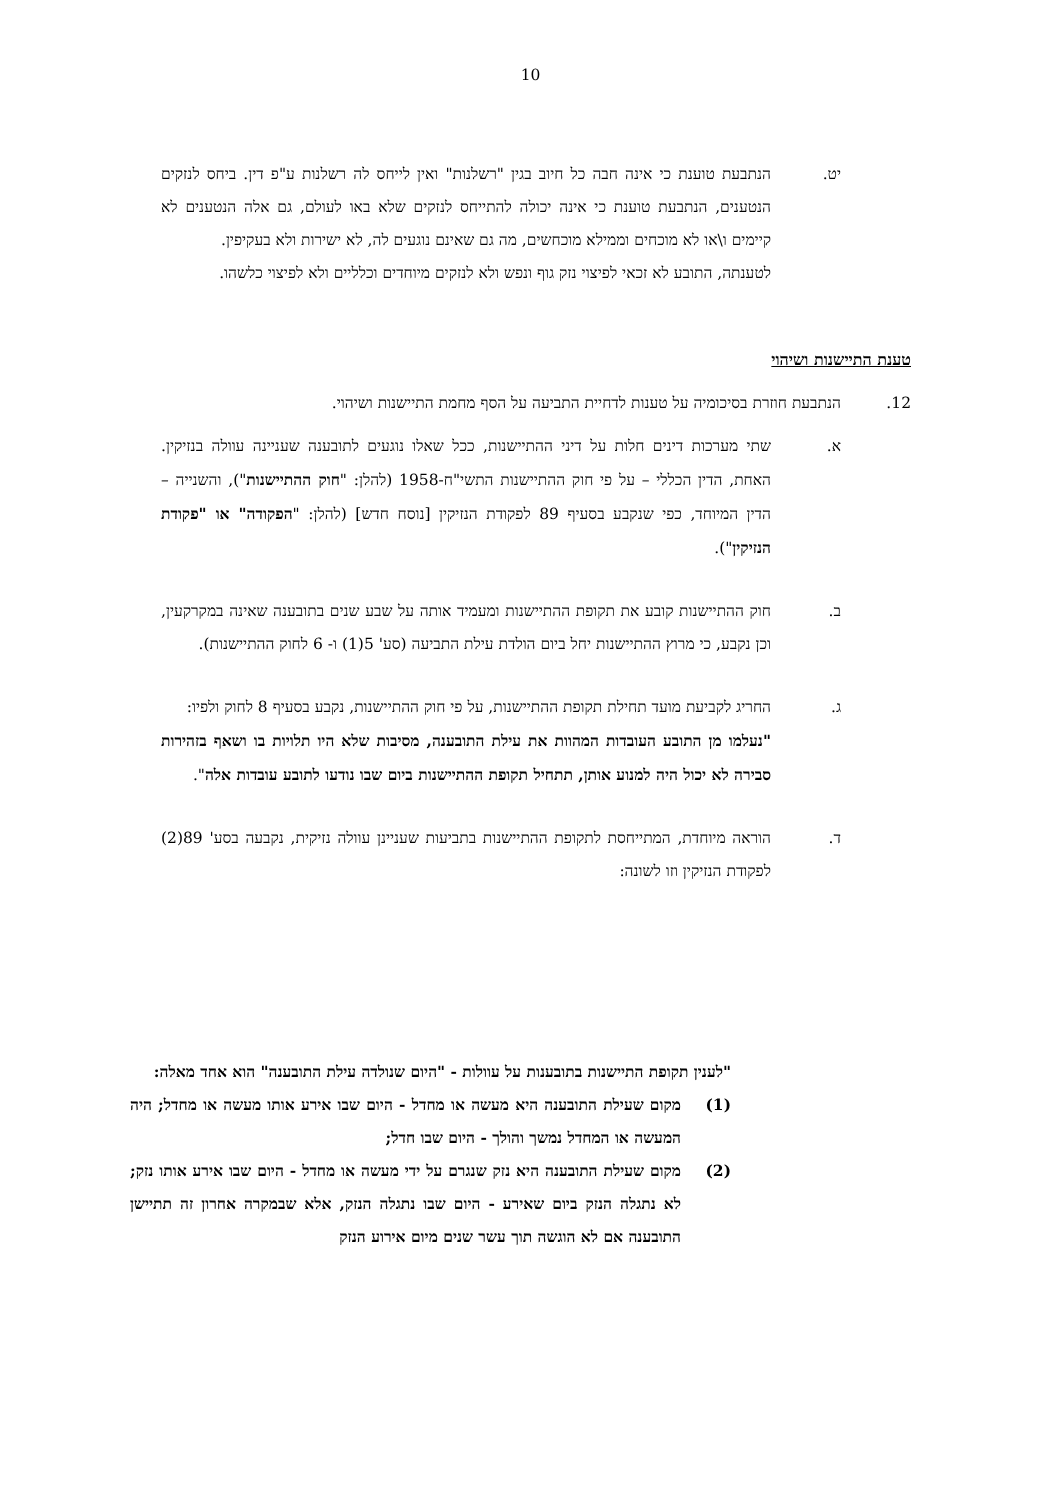10
יט. הנתבעת טוענת כי אינה חבה כל חיוב בגין "רשלנות" ואין לייחס לה רשלנות ע"פ דין. ביחס לנזקים הנטענים, הנתבעת טוענת כי אינה יכולה להתייחס לנזקים שלא באו לעולם, גם אלה הנטענים לא קיימים ו\או לא מוכחים וממילא מוכחשים, מה גם שאינם נוגעים לה, לא ישירות ולא בעקיפין.
לטענתה, התובע לא זכאי לפיצוי נזק גוף ונפש ולא לנזקים מיוחדים וכלליים ולא לפיצוי כלשהו.
טענת התיישנות ושיהוי
12. הנתבעת חוזרת בסיכומיה על טענות לדחיית התביעה על הסף מחמת התיישנות ושיהוי.
א. שתי מערכות דינים חלות על דיני ההתיישנות, ככל שאלו נוגעים לתובענה שעניינה עוולה בנזיקין. האחת, הדין הכללי – על פי חוק ההתיישנות התשי"ח-1958 (להלן: "חוק ההתיישנות"), והשנייה – הדין המיוחד, כפי שנקבע בסעיף 89 לפקודת הנזיקין [נוסח חדש] (להלן: "הפקודה" או "פקודת הנזיקין").
ב. חוק ההתיישנות קובע את תקופת ההתיישנות ומעמיד אותה על שבע שנים בתובענה שאינה במקרקעין, וכן נקבע, כי מרוץ ההתיישנות יחל ביום הולדת עילת התביעה (סע' 5(1) ו- 6 לחוק ההתיישנות).
ג. החריג לקביעת מועד תחילת תקופת ההתיישנות, על פי חוק ההתיישנות, נקבע בסעיף 8 לחוק ולפיו:
"נעלמו מן התובע העובדות המהוות את עילת התובענה, מסיבות שלא היו תלויות בו ושאף בזהירות סבירה לא יכול היה למנוע אותן, תתחיל תקופת ההתיישנות ביום שבו נודעו לתובע עובדות אלה".
ד. הוראה מיוחדת, המתייחסת לתקופת ההתיישנות בתביעות שעניינן עוולה נזיקית, נקבעה בסע' 89(2) לפקודת הנזיקין וזו לשונה:
"לענין תקופת התיישנות בתובענות על עוולות - "היום שנולדה עילת התובענה" הוא אחד מאלה:
(1) מקום שעילת התובענה היא מעשה או מחדל - היום שבו אירע אותו מעשה או מחדל; היה המעשה או המחדל נמשך והולך - היום שבו חדל;
(2) מקום שעילת התובענה היא נזק שנגרם על ידי מעשה או מחדל - היום שבו אירע אותו נזק; לא נתגלה הנזק ביום שאירע - היום שבו נתגלה הנזק, אלא שבמקרה אחרון זה תתיישן התובענה אם לא הוגשה תוך עשר שנים מיום אירוע הנזק